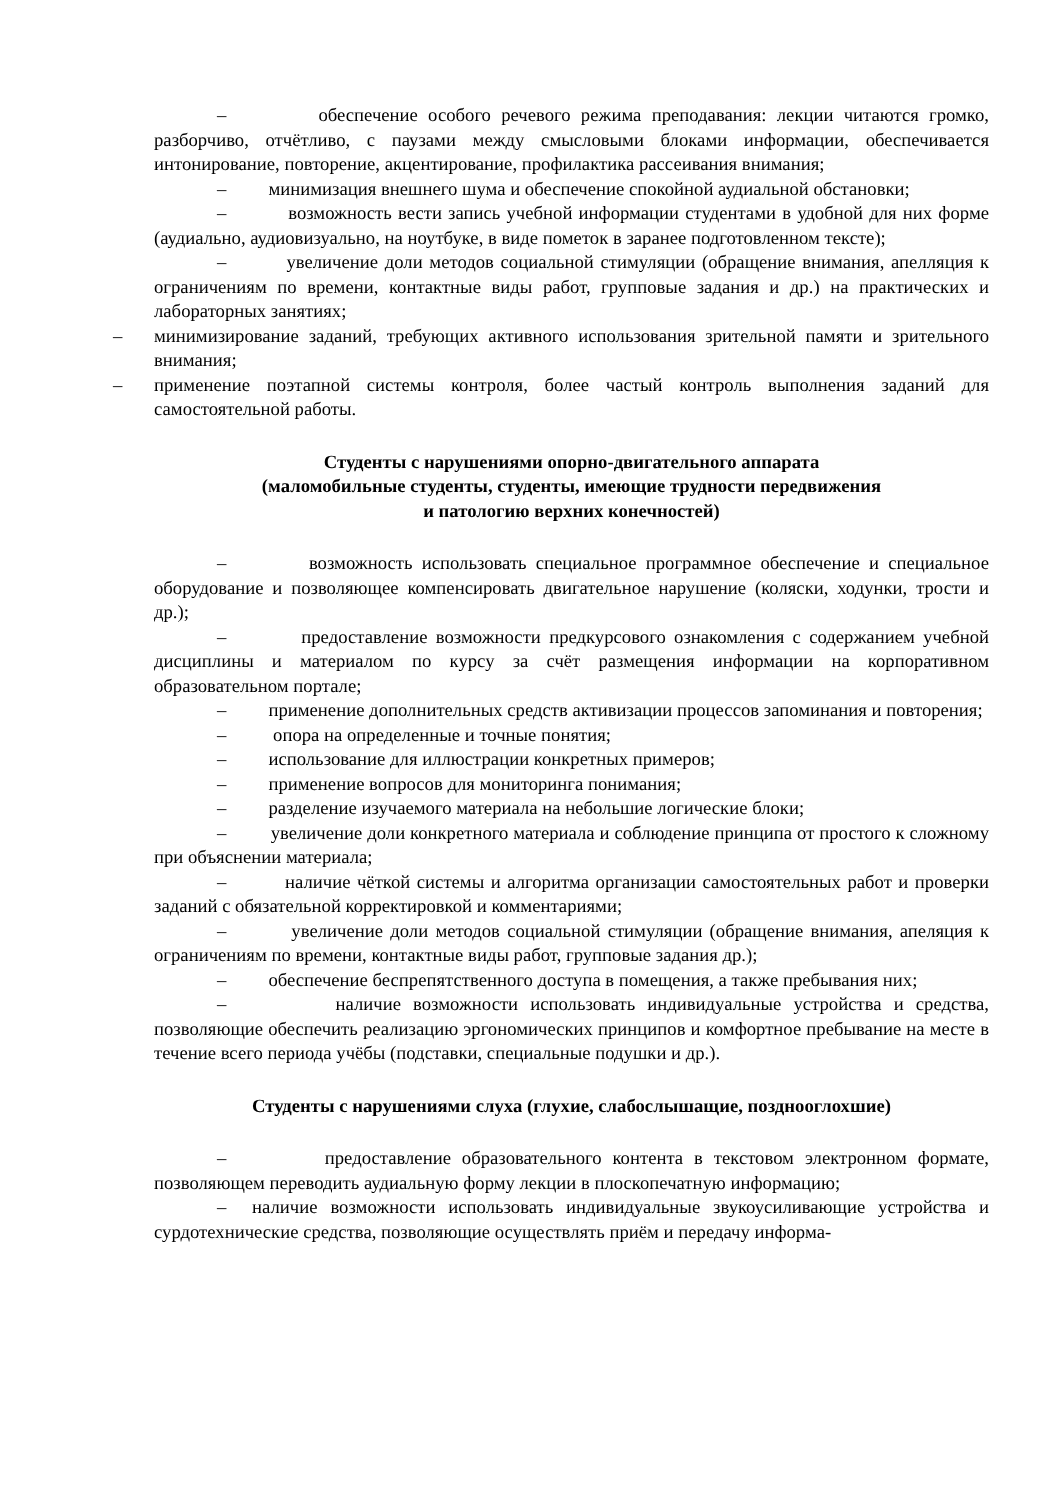– обеспечение особого речевого режима преподавания: лекции читаются громко, разборчиво, отчётливо, с паузами между смысловыми блоками информации, обеспечивается интонирование, повторение, акцентирование, профилактика рассеивания внимания;
– минимизация внешнего шума и обеспечение спокойной аудиальной обстановки;
– возможность вести запись учебной информации студентами в удобной для них форме (аудиально, аудиовизуально, на ноутбуке, в виде пометок в заранее подготовленном тексте);
– увеличение доли методов социальной стимуляции (обращение внимания, апелляция к ограничениям по времени, контактные виды работ, групповые задания и др.) на практических и лабораторных занятиях;
– минимизирование заданий, требующих активного использования зрительной памяти и зрительного внимания;
– применение поэтапной системы контроля, более частый контроль выполнения заданий для самостоятельной работы.
Студенты с нарушениями опорно-двигательного аппарата
(маломобильные студенты, студенты, имеющие трудности передвижения
и патологию верхних конечностей)
– возможность использовать специальное программное обеспечение и специальное оборудование и позволяющее компенсировать двигательное нарушение (коляски, ходунки, трости и др.);
– предоставление возможности предкурсового ознакомления с содержанием учебной дисциплины и материалом по курсу за счёт размещения информации на корпоративном образовательном портале;
– применение дополнительных средств активизации процессов запоминания и повторения;
– опора на определенные и точные понятия;
– использование для иллюстрации конкретных примеров;
– применение вопросов для мониторинга понимания;
– разделение изучаемого материала на небольшие логические блоки;
– увеличение доли конкретного материала и соблюдение принципа от простого к сложному при объяснении материала;
– наличие чёткой системы и алгоритма организации самостоятельных работ и проверки заданий с обязательной корректировкой и комментариями;
– увеличение доли методов социальной стимуляции (обращение внимания, апеляция к ограничениям по времени, контактные виды работ, групповые задания др.);
– обеспечение беспрепятственного доступа в помещения, а также пребывания них;
– наличие возможности использовать индивидуальные устройства и средства, позволяющие обеспечить реализацию эргономических принципов и комфортное пребывание на месте в течение всего периода учёбы (подставки, специальные подушки и др.).
Студенты с нарушениями слуха (глухие, слабослышащие, позднооглохшие)
– предоставление образовательного контента в текстовом электронном формате, позволяющем переводить аудиальную форму лекции в плоскопечатную информацию;
– наличие возможности использовать индивидуальные звукоусиливающие устройства и сурдотехнические средства, позволяющие осуществлять приём и передачу информа-